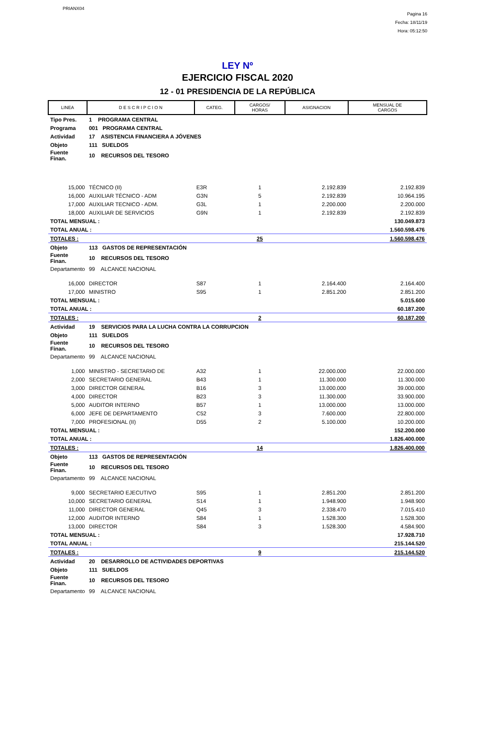PRIANX04
Pagina 16
Fecha: 18/11/19
Hora: 05:12:50
LEY Nº
EJERCICIO FISCAL 2020
12 - 01 PRESIDENCIA DE LA REPÚBLICA
| LINEA | D E S C R I P C I O N | CATEG. | CARGOS/ HORAS | ASIGNACION | MENSUAL DE CARGOS |
| --- | --- | --- | --- | --- | --- |
| Tipo Pres. | 1 PROGRAMA CENTRAL | | | | |
| Programa | 001 PROGRAMA CENTRAL | | | | |
| Actividad | 17 ASISTENCIA FINANCIERA A JÓVENES | | | | |
| Objeto | 111 SUELDOS | | | | |
| Fuente Finan. | 10 RECURSOS DEL TESORO | | | | |
| 15,000 | TÉCNICO (II) | E3R | 1 | 2.192.839 | 2.192.839 |
| 16,000 | AUXILIAR TÉCNICO - ADM | G3N | 5 | 2.192.839 | 10.964.195 |
| 17,000 | AUXILIAR TECNICO - ADM. | G3L | 1 | 2.200.000 | 2.200.000 |
| 18,000 | AUXILIAR DE SERVICIOS | G9N | 1 | 2.192.839 | 2.192.839 |
| TOTAL MENSUAL : | | | | | 130.049.873 |
| TOTAL ANUAL : | | | | | 1.560.598.476 |
| TOTALES : | | | 25 | | 1.560.598.476 |
| Objeto | 113 GASTOS DE REPRESENTACIÓN | | | | |
| Fuente Finan. | 10 RECURSOS DEL TESORO | | | | |
| Departamento | 99 ALCANCE NACIONAL | | | | |
| 16,000 | DIRECTOR | S87 | 1 | 2.164.400 | 2.164.400 |
| 17,000 | MINISTRO | S95 | 1 | 2.851.200 | 2.851.200 |
| TOTAL MENSUAL : | | | | | 5.015.600 |
| TOTAL ANUAL : | | | | | 60.187.200 |
| TOTALES : | | | 2 | | 60.187.200 |
| Actividad | 19 SERVICIOS PARA LA LUCHA CONTRA LA CORRUPCION | | | | |
| Objeto | 111 SUELDOS | | | | |
| Fuente Finan. | 10 RECURSOS DEL TESORO | | | | |
| Departamento | 99 ALCANCE NACIONAL | | | | |
| 1,000 | MINISTRO - SECRETARIO DE | A32 | 1 | 22.000.000 | 22.000.000 |
| 2,000 | SECRETARIO GENERAL | B43 | 1 | 11.300.000 | 11.300.000 |
| 3,000 | DIRECTOR GENERAL | B16 | 3 | 13.000.000 | 39.000.000 |
| 4,000 | DIRECTOR | B23 | 3 | 11.300.000 | 33.900.000 |
| 5,000 | AUDITOR INTERNO | B57 | 1 | 13.000.000 | 13.000.000 |
| 6,000 | JEFE DE DEPARTAMENTO | C52 | 3 | 7.600.000 | 22.800.000 |
| 7,000 | PROFESIONAL (II) | D55 | 2 | 5.100.000 | 10.200.000 |
| TOTAL MENSUAL : | | | | | 152.200.000 |
| TOTAL ANUAL : | | | | | 1.826.400.000 |
| TOTALES : | | | 14 | | 1.826.400.000 |
| Objeto | 113 GASTOS DE REPRESENTACIÓN | | | | |
| Fuente Finan. | 10 RECURSOS DEL TESORO | | | | |
| Departamento | 99 ALCANCE NACIONAL | | | | |
| 9,000 | SECRETARIO EJECUTIVO | S95 | 1 | 2.851.200 | 2.851.200 |
| 10,000 | SECRETARIO GENERAL | S14 | 1 | 1.948.900 | 1.948.900 |
| 11,000 | DIRECTOR GENERAL | Q45 | 3 | 2.338.470 | 7.015.410 |
| 12,000 | AUDITOR INTERNO | S84 | 1 | 1.528.300 | 1.528.300 |
| 13,000 | DIRECTOR | S84 | 3 | 1.528.300 | 4.584.900 |
| TOTAL MENSUAL : | | | | | 17.928.710 |
| TOTAL ANUAL : | | | | | 215.144.520 |
| TOTALES : | | | 9 | | 215.144.520 |
| Actividad | 20 DESARROLLO DE ACTIVIDADES DEPORTIVAS | | | | |
| Objeto | 111 SUELDOS | | | | |
| Fuente Finan. | 10 RECURSOS DEL TESORO | | | | |
| Departamento | 99 ALCANCE NACIONAL | | | | |